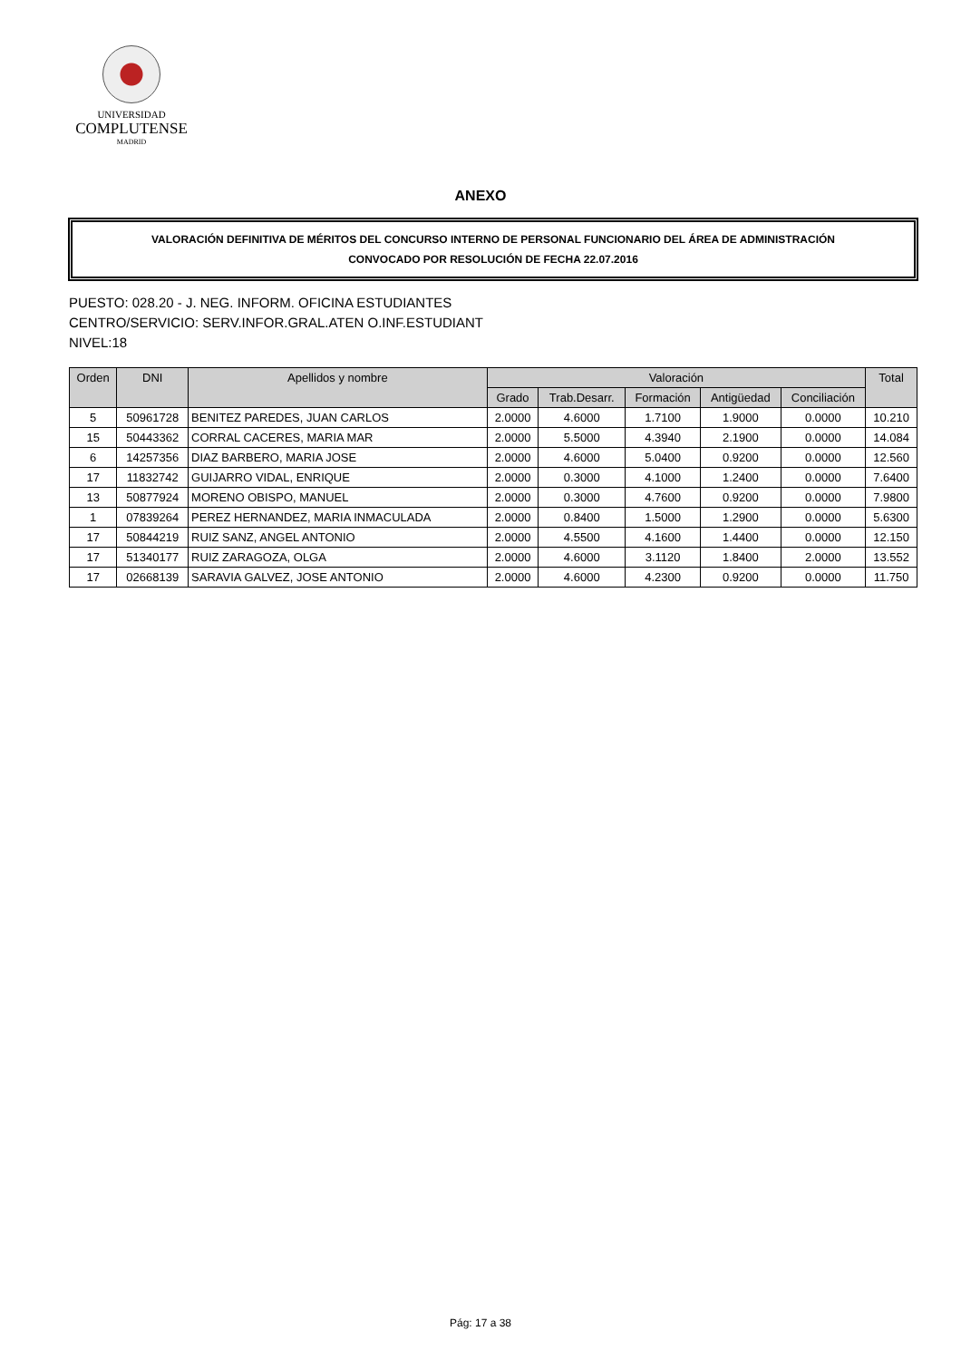UNIVERSIDAD
COMPLUTENSE
MADRID
ANEXO
VALORACIÓN DEFINITIVA DE MÉRITOS DEL CONCURSO INTERNO DE PERSONAL FUNCIONARIO DEL ÁREA DE ADMINISTRACIÓN
CONVOCADO POR RESOLUCIÓN DE FECHA 22.07.2016
PUESTO: 028.20 - J. NEG. INFORM. OFICINA ESTUDIANTES
CENTRO/SERVICIO: SERV.INFOR.GRAL.ATEN O.INF.ESTUDIANT
NIVEL:18
| Orden | DNI | Apellidos y nombre | Valoración | | | | | Total |
| --- | --- | --- | --- | --- | --- | --- | --- | --- |
| | | | Grado | Trab.Desarr. | Formación | Antigüedad | Conciliación | |
| 5 | 50961728 | BENITEZ PAREDES, JUAN CARLOS | 2.0000 | 4.6000 | 1.7100 | 1.9000 | 0.0000 | 10.210 |
| 15 | 50443362 | CORRAL CACERES, MARIA MAR | 2.0000 | 5.5000 | 4.3940 | 2.1900 | 0.0000 | 14.084 |
| 6 | 14257356 | DIAZ BARBERO, MARIA JOSE | 2.0000 | 4.6000 | 5.0400 | 0.9200 | 0.0000 | 12.560 |
| 17 | 11832742 | GUIJARRO VIDAL, ENRIQUE | 2.0000 | 0.3000 | 4.1000 | 1.2400 | 0.0000 | 7.6400 |
| 13 | 50877924 | MORENO OBISPO, MANUEL | 2.0000 | 0.3000 | 4.7600 | 0.9200 | 0.0000 | 7.9800 |
| 1 | 07839264 | PEREZ HERNANDEZ, MARIA INMACULADA | 2.0000 | 0.8400 | 1.5000 | 1.2900 | 0.0000 | 5.6300 |
| 17 | 50844219 | RUIZ SANZ, ANGEL ANTONIO | 2.0000 | 4.5500 | 4.1600 | 1.4400 | 0.0000 | 12.150 |
| 17 | 51340177 | RUIZ ZARAGOZA, OLGA | 2.0000 | 4.6000 | 3.1120 | 1.8400 | 2.0000 | 13.552 |
| 17 | 02668139 | SARAVIA GALVEZ, JOSE ANTONIO | 2.0000 | 4.6000 | 4.2300 | 0.9200 | 0.0000 | 11.750 |
Pág: 17 a 38